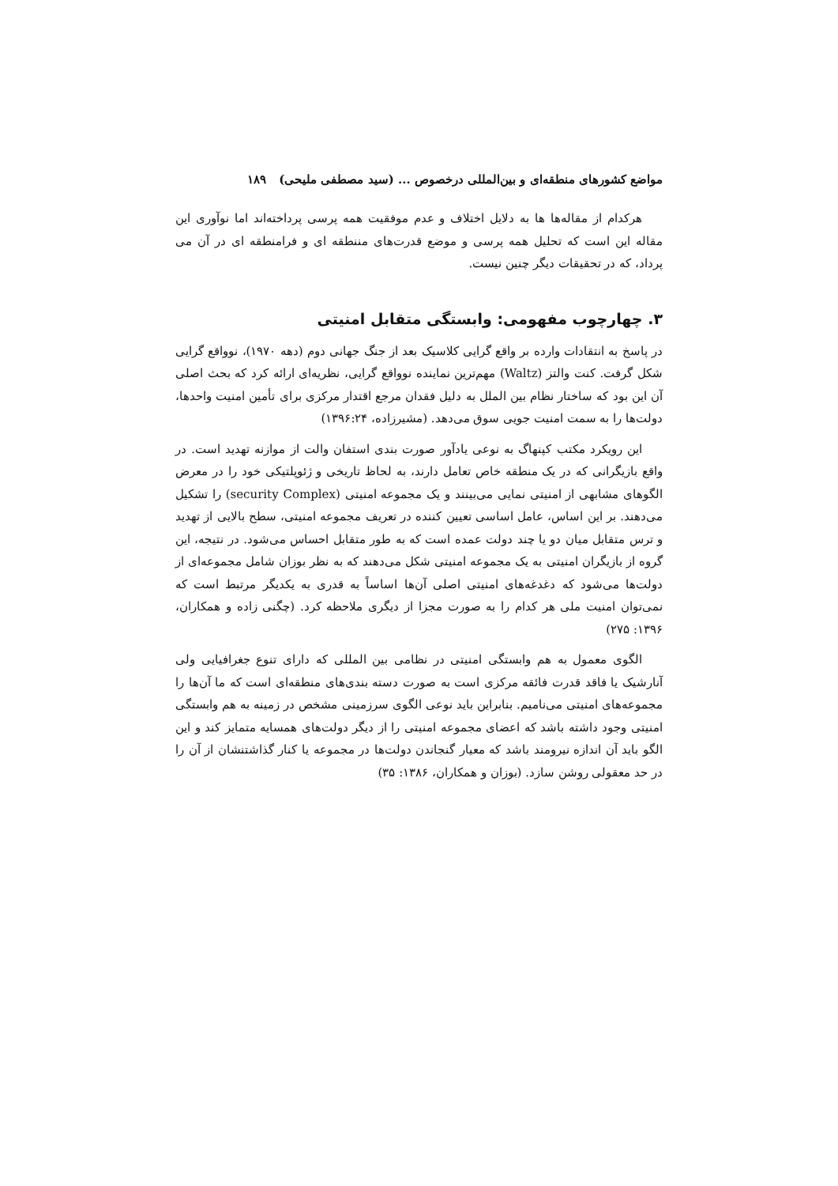مواضع کشورهای منطقه‌ای و بین‌المللی درخصوص ... (سید مصطفی ملیحی) ۱۸۹
هرکدام از مقاله‌ها ها به دلایل اختلاف و عدم موفقیت همه پرسی پرداخته‌اند اما نوآوری این مقاله این است که تحلیل همه پرسی و موضع قدرت‌های مننطقه ای و فرامنطقه ای در آن می پرداد، که در تحقیقات دیگر چنین نیست.
۳. چهارچوب مفهومی: وابستگی متقابل امنیتی
در پاسخ به انتقادات وارده بر واقع گرایی کلاسیک بعد از جنگ جهانی دوم (دهه ۱۹۷۰)، نوواقع گرایی شکل گرفت. کنت والتز (Waltz) مهم‌ترین نماینده نوواقع گرایی، نظریه‌ای ارائه کرد که بحث اصلی آن این بود که ساختار نظام بین الملل به دلیل فقدان مرجع اقتدار مرکزی برای تأمین امنیت واحدها، دولت‌ها را به سمت امنیت جویی سوق می‌دهد. (مشیرزاده، ۱۳۹۶:۲۴)
این رویکرد مکتب کپنهاگ به نوعی یادآور صورت بندی استفان والت از موازنه تهدید است. در واقع بازیگرانی که در یک منطقه خاص تعامل دارند، به لحاظ تاریخی و ژئوپلتیکی خود را در معرض الگوهای مشابهی از امنیتی نمایی می‌بینند و یک مجموعه امنیتی (security Complex) را تشکیل می‌دهند. بر این اساس، عامل اساسی تعیین کننده در تعریف مجموعه امنیتی، سطح بالایی از تهدید و ترس متقابل میان دو یا چند دولت عمده است که به طور متقابل احساس می‌شود. در نتیجه، این گروه از بازیگران امنیتی به یک مجموعه امنیتی شکل می‌دهند که به نظر بوزان شامل مجموعه‌ای از دولت‌ها می‌شود که دغدغه‌های امنیتی اصلی آن‌ها اساساً به قدری به یکدیگر مرتبط است که نمی‌توان امنیت ملی هر کدام را به صورت مجزا از دیگری ملاحظه کرد. (چگنی زاده و همکاران، ۱۳۹۶: ۲۷۵)
الگوی معمول به هم وابستگی امنیتی در نظامی بین المللی که دارای تنوع جغرافیایی ولی آنارشیک یا فاقد قدرت فائقه مرکزی است به صورت دسته بندی‌های منطقه‌ای است که ما آن‌ها را مجموعه‌های امنیتی می‌نامیم. بنابراین باید نوعی الگوی سرزمینی مشخص در زمینه به هم وابستگی امنیتی وجود داشته باشد که اعضای مجموعه امنیتی را از دیگر دولت‌های همسایه متمایز کند و این الگو باید آن اندازه نیرومند باشد که معیار گنجاندن دولت‌ها در مجموعه یا کنار گذاشتنشان از آن را در حد معقولی روشن سازد. (بوزان و همکاران، ۱۳۸۶: ۳۵)